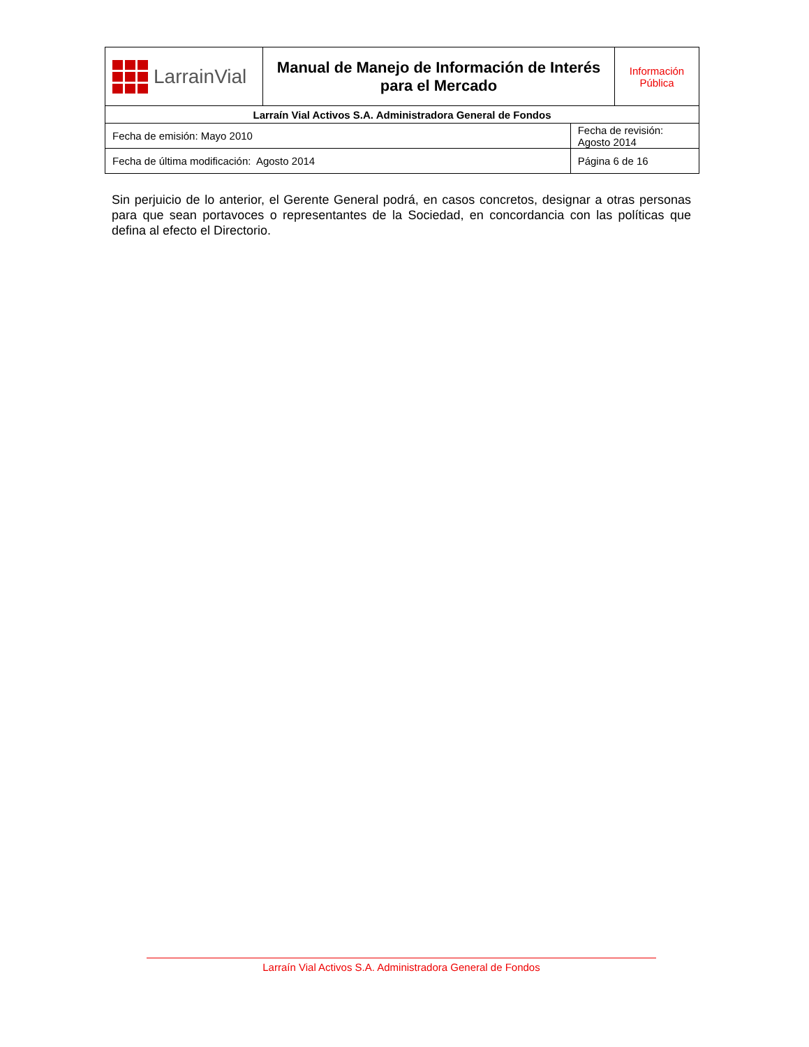| LarrainVial | Manual de Manejo de Información de Interés para el Mercado | | Información Pública |
| Larraín Vial Activos S.A. Administradora General de Fondos | | | |
| Fecha de emisión: Mayo 2010 | | Fecha de revisión: Agosto 2014 | |
| Fecha de última modificación: Agosto 2014 | | Página 6 de 16 | |
Sin perjuicio de lo anterior, el Gerente General podrá, en casos concretos, designar a otras personas para que sean portavoces o representantes de la Sociedad, en concordancia con las políticas que defina al efecto el Directorio.
Larraín Vial Activos S.A. Administradora General de Fondos